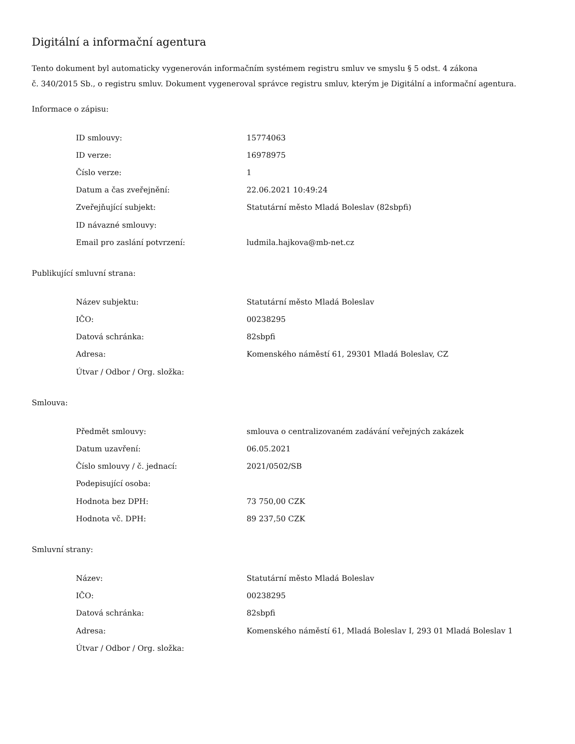Digitální a informační agentura
Tento dokument byl automaticky vygenerován informačním systémem registru smluv ve smyslu § 5 odst. 4 zákona
č. 340/2015 Sb., o registru smluv. Dokument vygeneroval správce registru smluv, kterým je Digitální a informační agentura.
Informace o zápisu:
| ID smlouvy: | 15774063 |
| ID verze: | 16978975 |
| Číslo verze: | 1 |
| Datum a čas zveřejnění: | 22.06.2021 10:49:24 |
| Zveřejňující subjekt: | Statutární město Mladá Boleslav (82sbpfi) |
| ID návazné smlouvy: | |
| Email pro zaslání potvrzení: | ludmila.hajkova@mb-net.cz |
Publikující smluvní strana:
| Název subjektu: | Statutární město Mladá Boleslav |
| IČO: | 00238295 |
| Datová schránka: | 82sbpfi |
| Adresa: | Komenského náměstí 61, 29301 Mladá Boleslav, CZ |
| Útvar / Odbor / Org. složka: | |
Smlouva:
| Předmět smlouvy: | smlouva o centralizovaném zadávání veřejných zakázek |
| Datum uzavření: | 06.05.2021 |
| Číslo smlouvy / č. jednací: | 2021/0502/SB |
| Podepisující osoba: | |
| Hodnota bez DPH: | 73 750,00 CZK |
| Hodnota vč. DPH: | 89 237,50 CZK |
Smluvní strany:
| Název: | Statutární město Mladá Boleslav |
| IČO: | 00238295 |
| Datová schránka: | 82sbpfi |
| Adresa: | Komenského náměstí 61, Mladá Boleslav I, 293 01 Mladá Boleslav 1 |
| Útvar / Odbor / Org. složka: | |